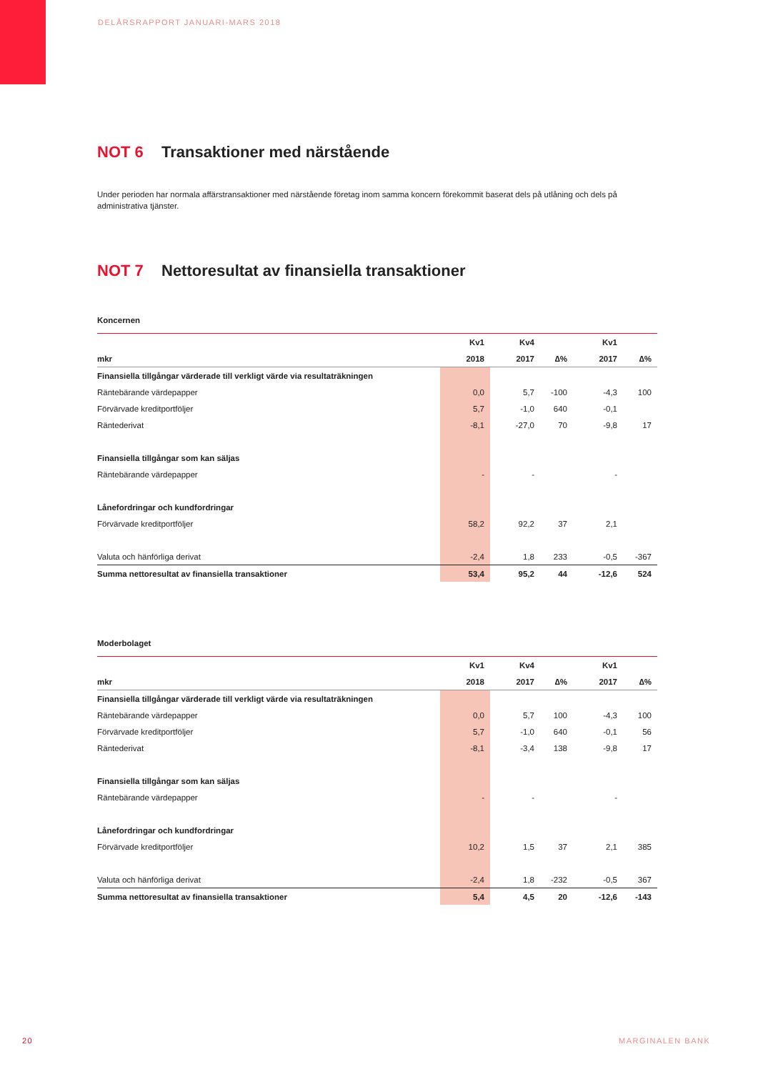DELÅRSRAPPORT JANUARI-MARS 2018
NOT 6 Transaktioner med närstående
Under perioden har normala affärstransaktioner med närstående företag inom samma koncern förekommit baserat dels på utlåning och dels på administrativa tjänster.
NOT 7 Nettoresultat av finansiella transaktioner
Koncernen
| | Kv1 | Kv4 | | Kv1 | |
| --- | --- | --- | --- | --- | --- |
| mkr | 2018 | 2017 | ∆% | 2017 | ∆% |
| Finansiella tillgångar värderade till verkligt värde via resultaträkningen | | | | | |
| Räntebärande värdepapper | 0,0 | 5,7 | -100 | -4,3 | 100 |
| Förvärvade kreditportföljer | 5,7 | -1,0 | 640 | -0,1 | |
| Räntederivat | -8,1 | -27,0 | 70 | -9,8 | 17 |
| Finansiella tillgångar som kan säljas | | | | | |
| Räntebärande värdepapper | - | - | | - | |
| Lånefordringar och kundfordringar | | | | | |
| Förvärvade kreditportföljer | 58,2 | 92,2 | 37 | 2,1 | |
| Valuta och hänförliga derivat | -2,4 | 1,8 | 233 | -0,5 | -367 |
| Summa nettoresultat av finansiella transaktioner | 53,4 | 95,2 | 44 | -12,6 | 524 |
Moderbolaget
| | Kv1 | Kv4 | | Kv1 | |
| --- | --- | --- | --- | --- | --- |
| mkr | 2018 | 2017 | ∆% | 2017 | ∆% |
| Finansiella tillgångar värderade till verkligt värde via resultaträkningen | | | | | |
| Räntebärande värdepapper | 0,0 | 5,7 | 100 | -4,3 | 100 |
| Förvärvade kreditportföljer | 5,7 | -1,0 | 640 | -0,1 | 56 |
| Räntederivat | -8,1 | -3,4 | 138 | -9,8 | 17 |
| Finansiella tillgångar som kan säljas | | | | | |
| Räntebärande värdepapper | - | - | | - | |
| Lånefordringar och kundfordringar | | | | | |
| Förvärvade kreditportföljer | 10,2 | 1,5 | 37 | 2,1 | 385 |
| Valuta och hänförliga derivat | -2,4 | 1,8 | -232 | -0,5 | 367 |
| Summa nettoresultat av finansiella transaktioner | 5,4 | 4,5 | 20 | -12,6 | -143 |
20 MARGINALEN BANK